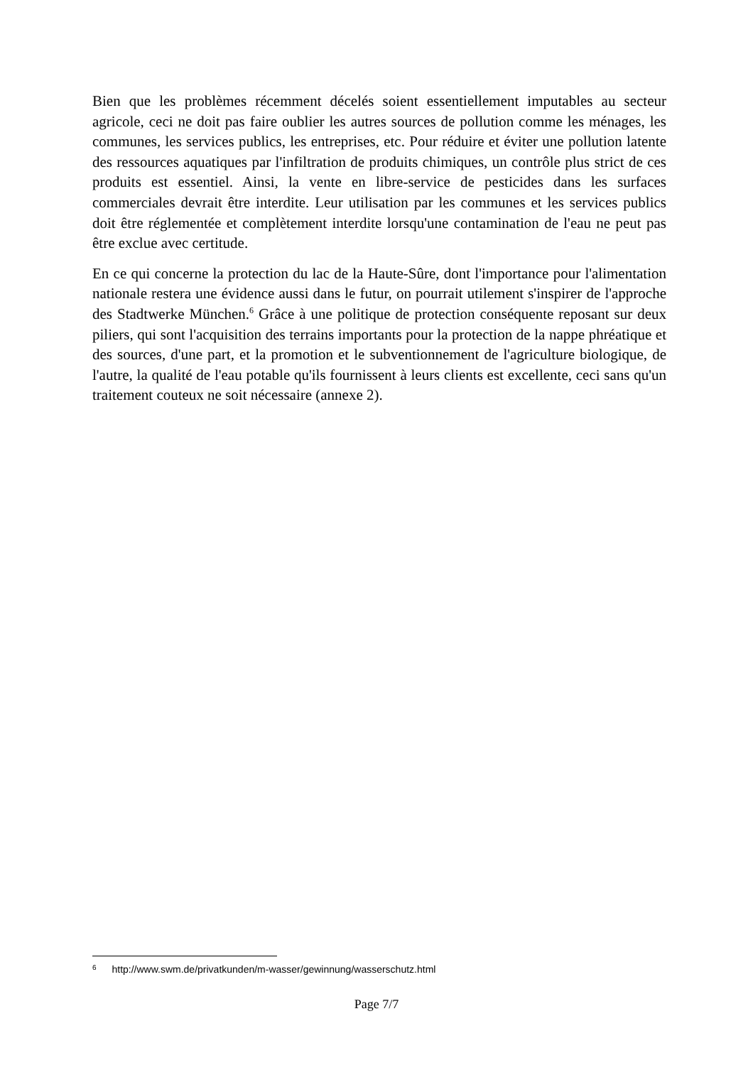Bien que les problèmes récemment décelés soient essentiellement imputables au secteur agricole, ceci ne doit pas faire oublier les autres sources de pollution comme les ménages, les communes, les services publics, les entreprises, etc. Pour réduire et éviter une pollution latente des ressources aquatiques par l'infiltration de produits chimiques, un contrôle plus strict de ces produits est essentiel. Ainsi, la vente en libre-service de pesticides dans les surfaces commerciales devrait être interdite. Leur utilisation par les communes et les services publics doit être réglementée et complètement interdite lorsqu'une contamination de l'eau ne peut pas être exclue avec certitude.
En ce qui concerne la protection du lac de la Haute-Sûre, dont l'importance pour l'alimentation nationale restera une évidence aussi dans le futur, on pourrait utilement s'inspirer de l'approche des Stadtwerke München.<sup>6</sup> Grâce à une politique de protection conséquente reposant sur deux piliers, qui sont l'acquisition des terrains importants pour la protection de la nappe phréatique et des sources, d'une part, et la promotion et le subventionnement de l'agriculture biologique, de l'autre, la qualité de l'eau potable qu'ils fournissent à leurs clients est excellente, ceci sans qu'un traitement couteux ne soit nécessaire (annexe 2).
6 http://www.swm.de/privatkunden/m-wasser/gewinnung/wasserschutz.html
Page 7/7